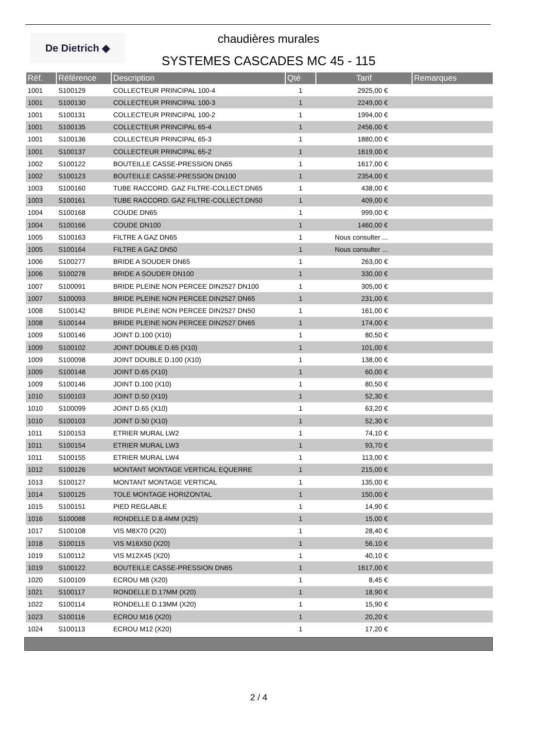De Dietrich ◆
chaudières murales
SYSTEMES CASCADES MC 45 - 115
| Réf. | Référence | Description | Qté | Tarif | Remarques |
| --- | --- | --- | --- | --- | --- |
| 1001 | S100129 | COLLECTEUR PRINCIPAL 100-4 | 1 | 2925,00 € | |
| 1001 | S100130 | COLLECTEUR PRINCIPAL 100-3 | 1 | 2249,00 € | |
| 1001 | S100131 | COLLECTEUR PRINCIPAL 100-2 | 1 | 1994,00 € | |
| 1001 | S100135 | COLLECTEUR PRINCIPAL 65-4 | 1 | 2456,00 € | |
| 1001 | S100136 | COLLECTEUR PRINCIPAL 65-3 | 1 | 1880,00 € | |
| 1001 | S100137 | COLLECTEUR PRINCIPAL 65-2 | 1 | 1619,00 € | |
| 1002 | S100122 | BOUTEILLE CASSE-PRESSION DN65 | 1 | 1617,00 € | |
| 1002 | S100123 | BOUTEILLE CASSE-PRESSION DN100 | 1 | 2354,00 € | |
| 1003 | S100160 | TUBE RACCORD. GAZ FILTRE-COLLECT.DN65 | 1 | 438,00 € | |
| 1003 | S100161 | TUBE RACCORD. GAZ FILTRE-COLLECT.DN50 | 1 | 409,00 € | |
| 1004 | S100168 | COUDE DN65 | 1 | 999,00 € | |
| 1004 | S100166 | COUDE DN100 | 1 | 1460,00 € | |
| 1005 | S100163 | FILTRE A GAZ DN65 | 1 | Nous consulter ... | |
| 1005 | S100164 | FILTRE A GAZ DN50 | 1 | Nous consulter ... | |
| 1006 | S100277 | BRIDE A SOUDER DN65 | 1 | 263,00 € | |
| 1006 | S100278 | BRIDE A SOUDER DN100 | 1 | 330,00 € | |
| 1007 | S100091 | BRIDE PLEINE NON PERCEE DIN2527 DN100 | 1 | 305,00 € | |
| 1007 | S100093 | BRIDE PLEINE NON PERCEE DIN2527 DN65 | 1 | 231,00 € | |
| 1008 | S100142 | BRIDE PLEINE NON PERCEE DIN2527 DN50 | 1 | 161,00 € | |
| 1008 | S100144 | BRIDE PLEINE NON PERCEE DIN2527 DN65 | 1 | 174,00 € | |
| 1009 | S100146 | JOINT D.100 (X10) | 1 | 80,50 € | |
| 1009 | S100102 | JOINT DOUBLE D.65 (X10) | 1 | 101,00 € | |
| 1009 | S100098 | JOINT DOUBLE D.100 (X10) | 1 | 138,00 € | |
| 1009 | S100148 | JOINT D.65 (X10) | 1 | 60,00 € | |
| 1009 | S100146 | JOINT D.100 (X10) | 1 | 80,50 € | |
| 1010 | S100103 | JOINT D.50 (X10) | 1 | 52,30 € | |
| 1010 | S100099 | JOINT D.65 (X10) | 1 | 63,20 € | |
| 1010 | S100103 | JOINT D.50 (X10) | 1 | 52,30 € | |
| 1011 | S100153 | ETRIER MURAL LW2 | 1 | 74,10 € | |
| 1011 | S100154 | ETRIER MURAL LW3 | 1 | 93,70 € | |
| 1011 | S100155 | ETRIER MURAL LW4 | 1 | 113,00 € | |
| 1012 | S100126 | MONTANT MONTAGE VERTICAL EQUERRE | 1 | 215,00 € | |
| 1013 | S100127 | MONTANT MONTAGE VERTICAL | 1 | 135,00 € | |
| 1014 | S100125 | TOLE MONTAGE HORIZONTAL | 1 | 150,00 € | |
| 1015 | S100151 | PIED REGLABLE | 1 | 14,90 € | |
| 1016 | S100088 | RONDELLE D.8.4MM (X25) | 1 | 15,00 € | |
| 1017 | S100108 | VIS M8X70 (X20) | 1 | 28,40 € | |
| 1018 | S100115 | VIS M16X50 (X20) | 1 | 56,10 € | |
| 1019 | S100112 | VIS M12X45 (X20) | 1 | 40,10 € | |
| 1019 | S100122 | BOUTEILLE CASSE-PRESSION DN65 | 1 | 1617,00 € | |
| 1020 | S100109 | ECROU M8 (X20) | 1 | 8,45 € | |
| 1021 | S100117 | RONDELLE D.17MM (X20) | 1 | 18,90 € | |
| 1022 | S100114 | RONDELLE D.13MM (X20) | 1 | 15,90 € | |
| 1023 | S100116 | ECROU M16 (X20) | 1 | 20,20 € | |
| 1024 | S100113 | ECROU M12 (X20) | 1 | 17,20 € | |
2 / 4